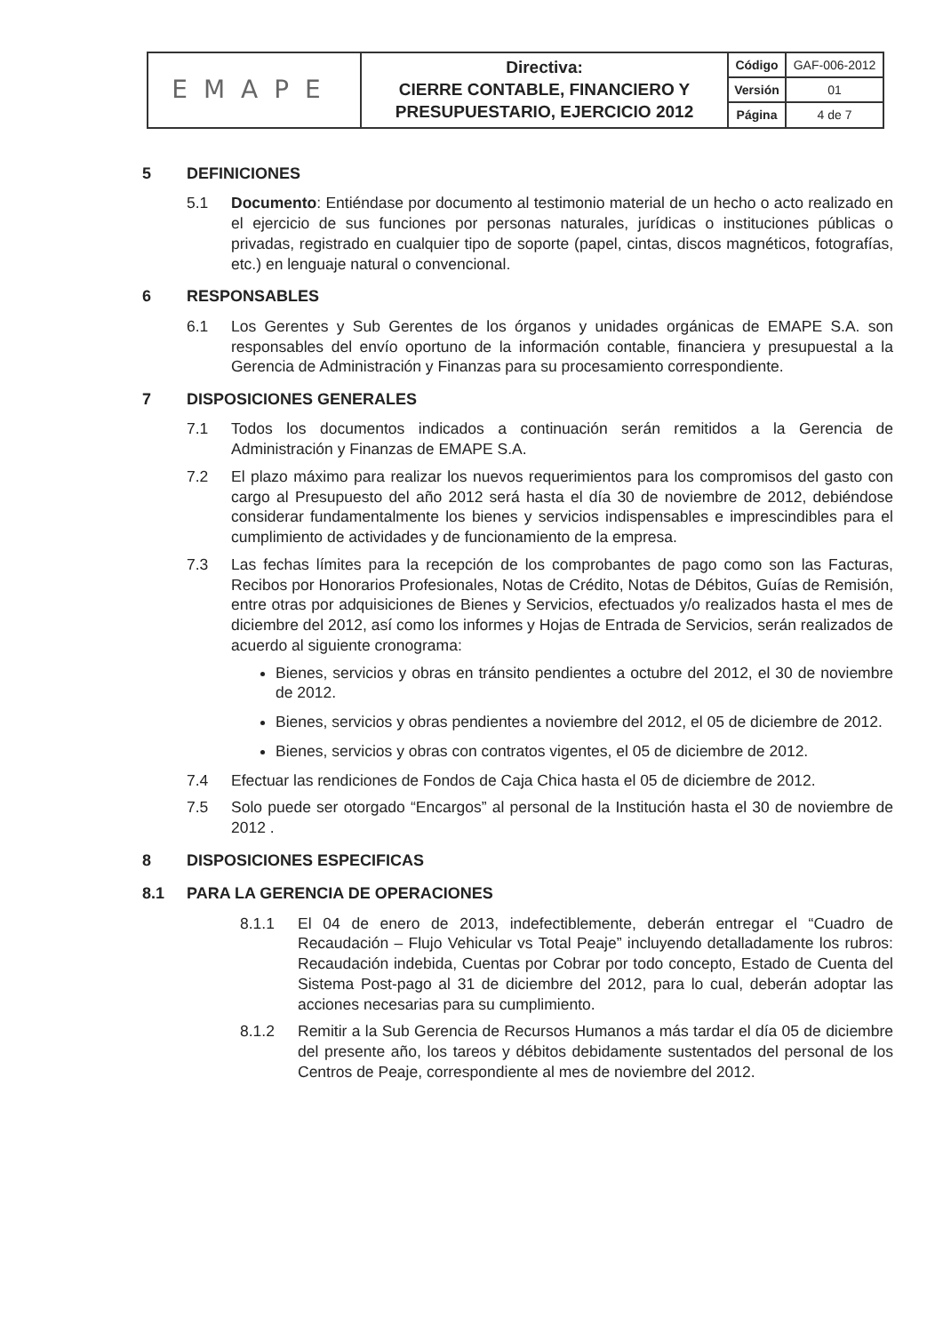| EMAPE | Directiva: CIERRE CONTABLE, FINANCIERO Y PRESUPUESTARIO, EJERCICIO 2012 | Código | GAF-006-2012 |
| | | Versión | 01 |
| | | Página | 4 de 7 |
5 DEFINICIONES
5.1 Documento: Entiéndase por documento al testimonio material de un hecho o acto realizado en el ejercicio de sus funciones por personas naturales, jurídicas o instituciones públicas o privadas, registrado en cualquier tipo de soporte (papel, cintas, discos magnéticos, fotografías, etc.) en lenguaje natural o convencional.
6 RESPONSABLES
6.1 Los Gerentes y Sub Gerentes de los órganos y unidades orgánicas de EMAPE S.A. son responsables del envío oportuno de la información contable, financiera y presupuestal a la Gerencia de Administración y Finanzas para su procesamiento correspondiente.
7 DISPOSICIONES GENERALES
7.1 Todos los documentos indicados a continuación serán remitidos a la Gerencia de Administración y Finanzas de EMAPE S.A.
7.2 El plazo máximo para realizar los nuevos requerimientos para los compromisos del gasto con cargo al Presupuesto del año 2012 será hasta el día 30 de noviembre de 2012, debiéndose considerar fundamentalmente los bienes y servicios indispensables e imprescindibles para el cumplimiento de actividades y de funcionamiento de la empresa.
7.3 Las fechas límites para la recepción de los comprobantes de pago como son las Facturas, Recibos por Honorarios Profesionales, Notas de Crédito, Notas de Débitos, Guías de Remisión, entre otras por adquisiciones de Bienes y Servicios, efectuados y/o realizados hasta el mes de diciembre del 2012, así como los informes y Hojas de Entrada de Servicios, serán realizados de acuerdo al siguiente cronograma:
Bienes, servicios y obras en tránsito pendientes a octubre del 2012, el 30 de noviembre de 2012.
Bienes, servicios y obras pendientes a noviembre del 2012, el 05 de diciembre de 2012.
Bienes, servicios y obras con contratos vigentes, el 05 de diciembre de 2012.
7.4 Efectuar las rendiciones de Fondos de Caja Chica hasta el 05 de diciembre de 2012.
7.5 Solo puede ser otorgado “Encargos” al personal de la Institución hasta el 30 de noviembre de 2012 .
8 DISPOSICIONES ESPECIFICAS
8.1 PARA LA GERENCIA DE OPERACIONES
8.1.1 El 04 de enero de 2013, indefectiblemente, deberán entregar el “Cuadro de Recaudación – Flujo Vehicular vs Total Peaje” incluyendo detalladamente los rubros: Recaudación indebida, Cuentas por Cobrar por todo concepto, Estado de Cuenta del Sistema Post-pago al 31 de diciembre del 2012, para lo cual, deberán adoptar las acciones necesarias para su cumplimiento.
8.1.2 Remitir a la Sub Gerencia de Recursos Humanos a más tardar el día 05 de diciembre del presente año, los tareos y débitos debidamente sustentados del personal de los Centros de Peaje, correspondiente al mes de noviembre del 2012.